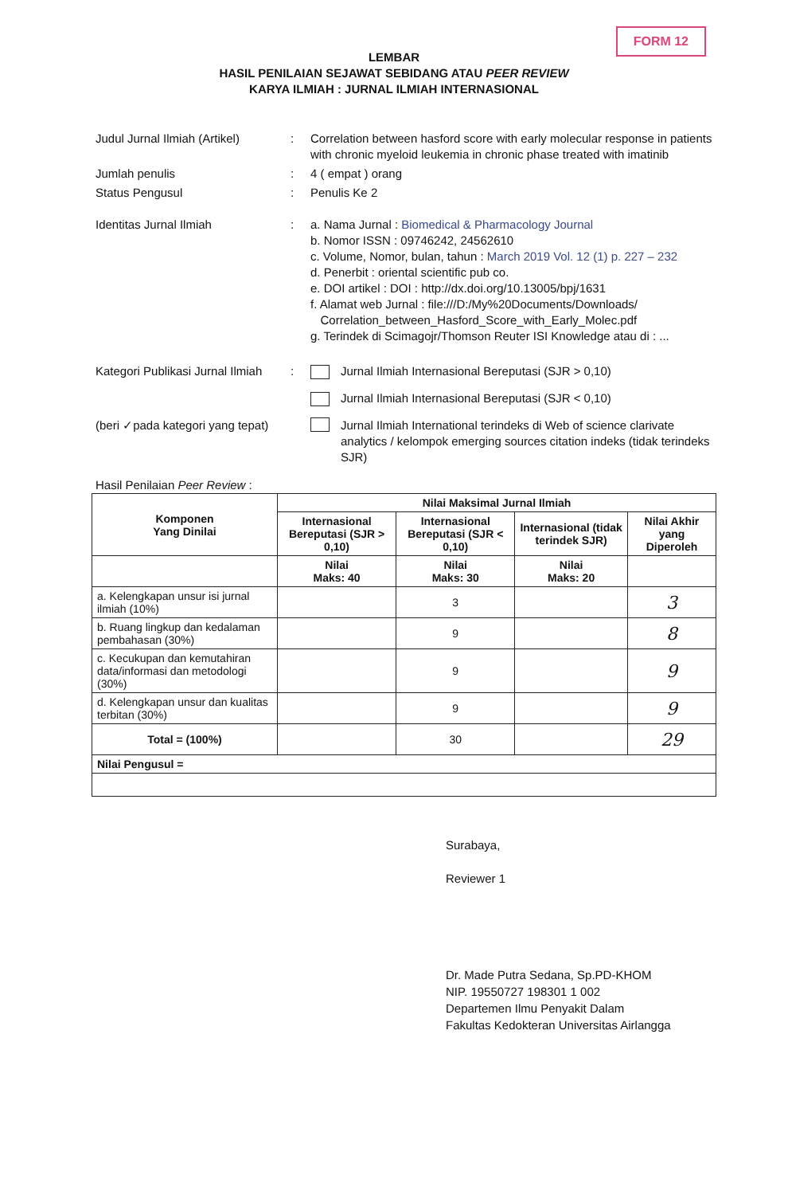FORM 12
LEMBAR
HASIL PENILAIAN SEJAWAT SEBIDANG ATAU PEER REVIEW
KARYA ILMIAH : JURNAL ILMIAH INTERNASIONAL
Judul Jurnal Ilmiah (Artikel)
: Correlation between hasford score with early molecular response in patients with chronic myeloid leukemia in chronic phase treated with imatinib
Jumlah penulis : 4 ( empat ) orang
Status Pengusul : Penulis Ke 2
Identitas Jurnal Ilmiah : a. Nama Jurnal : Biomedical & Pharmacology Journal
b. Nomor ISSN : 09746242, 24562610
c. Volume, Nomor, bulan, tahun : March 2019 Vol. 12 (1) p. 227 – 232
d. Penerbit : oriental scientific pub co.
e. DOI artikel : DOI : http://dx.doi.org/10.13005/bpj/1631
f. Alamat web Jurnal : file:///D:/My%20Documents/Downloads/
Correlation_between_Hasford_Score_with_Early_Molec.pdf
g. Terindek di Scimagojr/Thomson Reuter ISI Knowledge atau di : ...
Kategori Publikasi Jurnal Ilmiah
: Jurnal Ilmiah Internasional Bereputasi (SJR > 0,10)
Jurnal Ilmiah Internasional Bereputasi (SJR < 0,10)
(beri ✓pada kategori yang tepat)
Jurnal Ilmiah International terindeks di Web of science clarivate analytics / kelompok emerging sources citation indeks (tidak terindeks SJR)
Hasil Penilaian Peer Review :
| Komponen Yang Dinilai | Nilai Maksimal Jurnal Ilmiah | | | |
| --- | --- | --- | --- | --- |
| | Internasional Bereputasi (SJR > 0,10) | Internasional Bereputasi (SJR < 0,10) | Internasional (tidak terindek SJR) | Nilai Akhir yang Diperoleh |
| | Nilai Maks: 40 | Nilai Maks: 30 | Nilai Maks: 20 | |
| a. Kelengkapan unsur isi jurnal ilmiah (10%) | | 3 | | 3 |
| b. Ruang lingkup dan kedalaman pembahasan (30%) | | 9 | | 8 |
| c. Kecukupan dan kemutahiran data/informasi dan metodologi (30%) | | 9 | | 9 |
| d. Kelengkapan unsur dan kualitas terbitan (30%) | | 9 | | 9 |
| Total = (100%) | | 30 | | 29 |
| Nilai Pengusul = | | | | |
Surabaya,
Reviewer 1
Dr. Made Putra Sedana, Sp.PD-KHOM
NIP. 19550727 198301 1 002
Departemen Ilmu Penyakit Dalam
Fakultas Kedokteran Universitas Airlangga